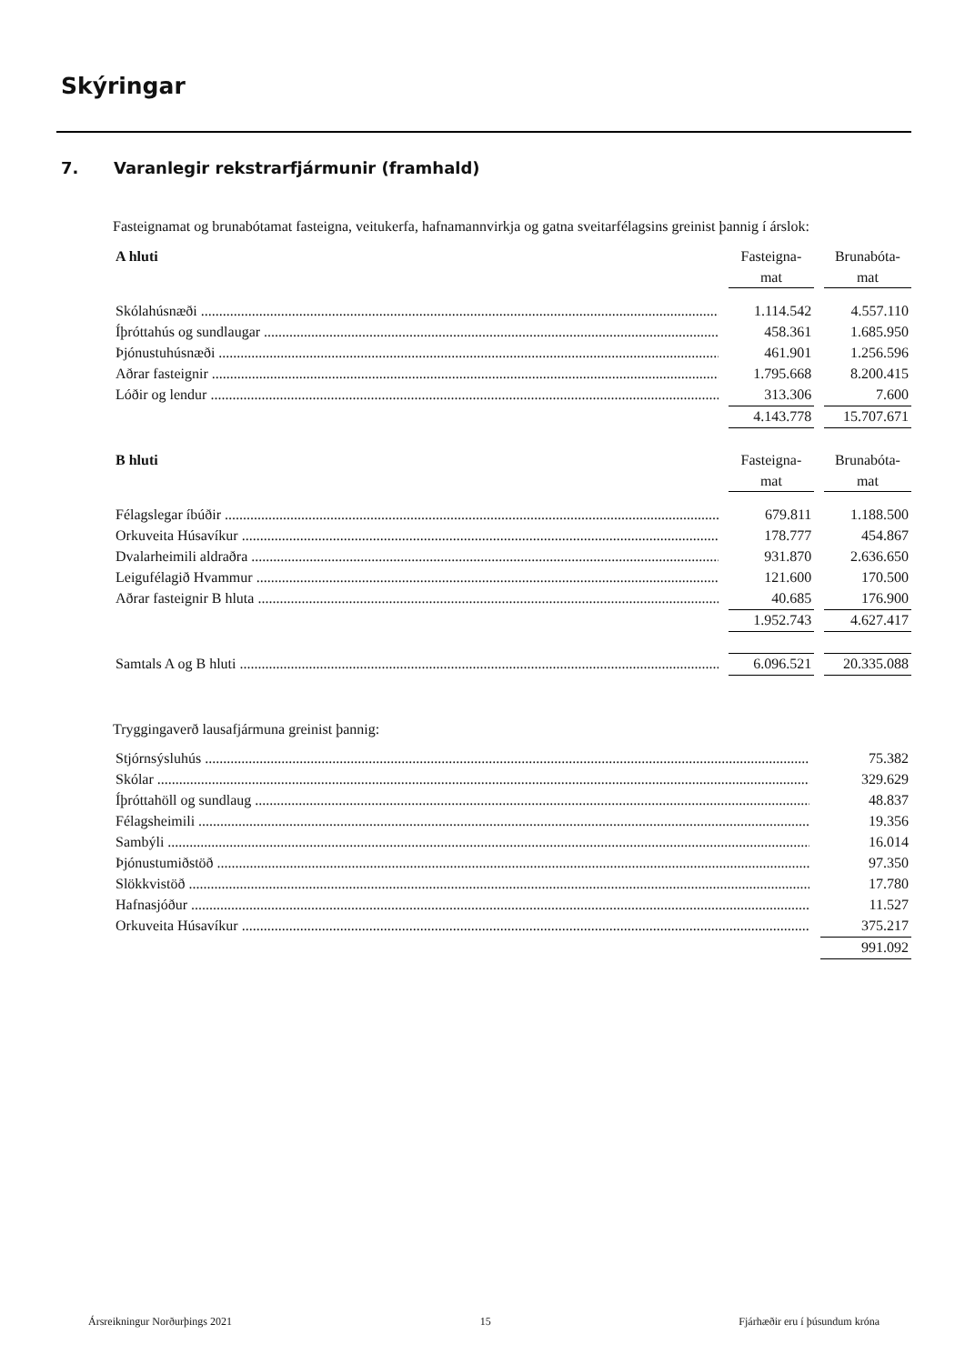Skýringar
7. Varanlegir rekstrarfjármunir (framhald)
Fasteignamat og brunabótamat fasteigna, veitukerfa, hafnamannvirkja og gatna sveitarfélagsins greinist þannig í árslok:
| A hluti | | Fasteigna- | | Brunabóta- |
| | | mat | | mat |
| Skólahúsnæði | | 1.114.542 | | 4.557.110 |
| Íþróttahús og sundlaugar | | 458.361 | | 1.685.950 |
| Þjónustuhúsnæði | | 461.901 | | 1.256.596 |
| Aðrar fasteignir | | 1.795.668 | | 8.200.415 |
| Lóðir og lendur | | 313.306 | | 7.600 |
| | | 4.143.778 | | 15.707.671 |
| B hluti | | Fasteigna- | | Brunabóta- |
| | | mat | | mat |
| Félagslegar íbúðir | | 679.811 | | 1.188.500 |
| Orkuveita Húsavíkur | | 178.777 | | 454.867 |
| Dvalarheimili aldraðra | | 931.870 | | 2.636.650 |
| Leigufélagið Hvammur | | 121.600 | | 170.500 |
| Aðrar fasteignir B hluta | | 40.685 | | 176.900 |
| | | 1.952.743 | | 4.627.417 |
| Samtals A og B hluti | | 6.096.521 | | 20.335.088 |
Tryggingaverð lausafjármuna greinist þannig:
| Stjórnsýsluhús | | 75.382 |
| Skólar | | 329.629 |
| Íþróttahöll og sundlaug | | 48.837 |
| Félagsheimili | | 19.356 |
| Sambýli | | 16.014 |
| Þjónustumiðstöð | | 97.350 |
| Slökkvistöð | | 17.780 |
| Hafnasjóður | | 11.527 |
| Orkuveita Húsavíkur | | 375.217 |
| | | 991.092 |
Ársreikningur Norðurþings 2021 15 Fjárhæðir eru í þúsundum króna